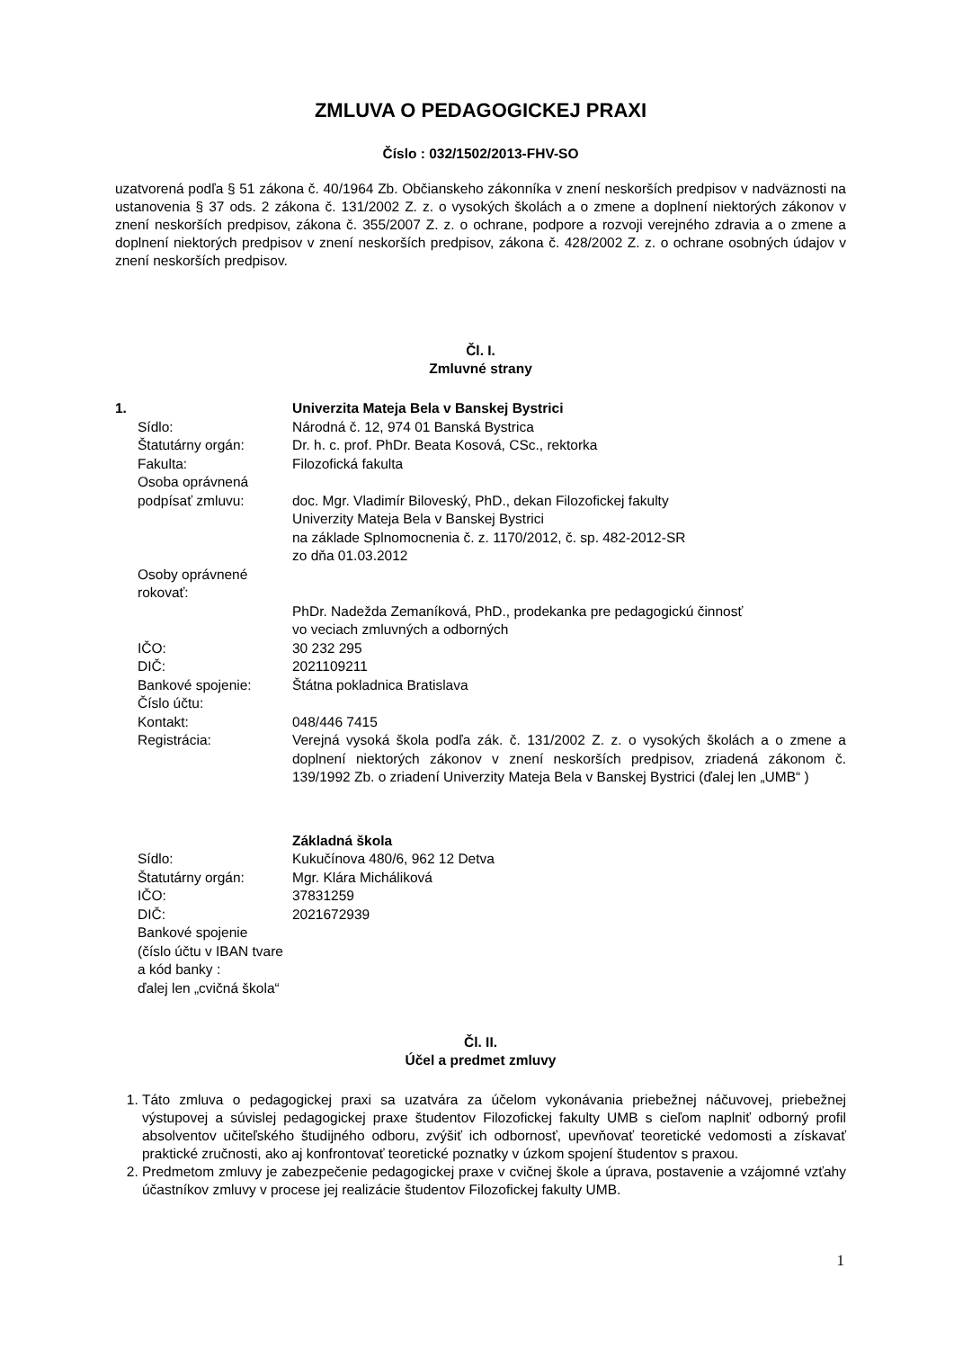ZMLUVA O PEDAGOGICKEJ PRAXI
Číslo : 032/1502/2013-FHV-SO
uzatvorená podľa § 51 zákona č. 40/1964 Zb. Občianskeho zákonníka v znení neskorších predpisov v nadväznosti na ustanovenia § 37 ods. 2 zákona č. 131/2002 Z. z. o vysokých školách a o zmene a doplnení niektorých zákonov v znení neskorších predpisov, zákona č. 355/2007 Z. z. o ochrane, podpore a rozvoji verejného zdravia a o zmene a doplnení niektorých predpisov v znení neskorších predpisov, zákona č. 428/2002 Z. z. o ochrane osobných údajov v znení neskorších predpisov.
Čl. I.
Zmluvné strany
| 1. | Univerzita Mateja Bela v Banskej Bystrici |
| Sídlo: | Národná č. 12, 974 01 Banská Bystrica |
| Štatutárny orgán: | Dr. h. c. prof. PhDr. Beata Kosová, CSc., rektorka |
| Fakulta: | Filozofická fakulta |
| Osoba oprávnená podpísať zmluvu: | doc. Mgr. Vladimír Biloveský, PhD., dekan Filozofickej fakulty Univerzity Mateja Bela v Banskej Bystrici na základe Splnomocnenia č. z. 1170/2012, č. sp. 482-2012-SR zo dňa 01.03.2012 |
| Osoby oprávnené rokovať: | PhDr. Nadežda Zemaníková, PhD., prodekanka pre pedagogickú činnosť vo veciach zmluvných a odborných |
| IČO: | 30 232 295 |
| DIČ: | 2021109211 |
| Bankové spojenie: | Štátna pokladnica Bratislava |
| Číslo účtu: | |
| Kontakt: | 048/446 7415 |
| Registrácia: | Verejná vysoká škola podľa zák. č. 131/2002 Z. z. o vysokých školách a o zmene a doplnení niektorých zákonov v znení neskorších predpisov, zriadená zákonom č. 139/1992 Zb. o zriadení Univerzity Mateja Bela v Banskej Bystrici (ďalej len „UMB“ ) |
| | Základná škola |
| Sídlo: | Kukučínova 480/6, 962 12 Detva |
| Štatutárny orgán: | Mgr. Klára Micháliková |
| IČO: | 37831259 |
| DIČ: | 2021672939 |
| Bankové spojenie (číslo účtu v IBAN tvare a kód banky : ďalej len „cvičná škola“ | |
Čl. II.
Účel a predmet zmluvy
1. Táto zmluva o pedagogickej praxi sa uzatvára za účelom vykonávania priebežnej náčuvovej, priebežnej výstupovej a súvislej pedagogickej praxe študentov Filozofickej fakulty UMB s cieľom naplniť odborný profil absolventov učiteľského študijného odboru, zvýšiť ich odbornosť, upevňovať teoretické vedomosti a získavať praktické zručnosti, ako aj konfrontovať teoretické poznatky v úzkom spojení študentov s praxou.
2. Predmetom zmluvy je zabezpečenie pedagogickej praxe v cvičnej škole a úprava, postavenie a vzájomné vzťahy účastníkov zmluvy v procese jej realizácie študentov Filozofickej fakulty UMB.
1